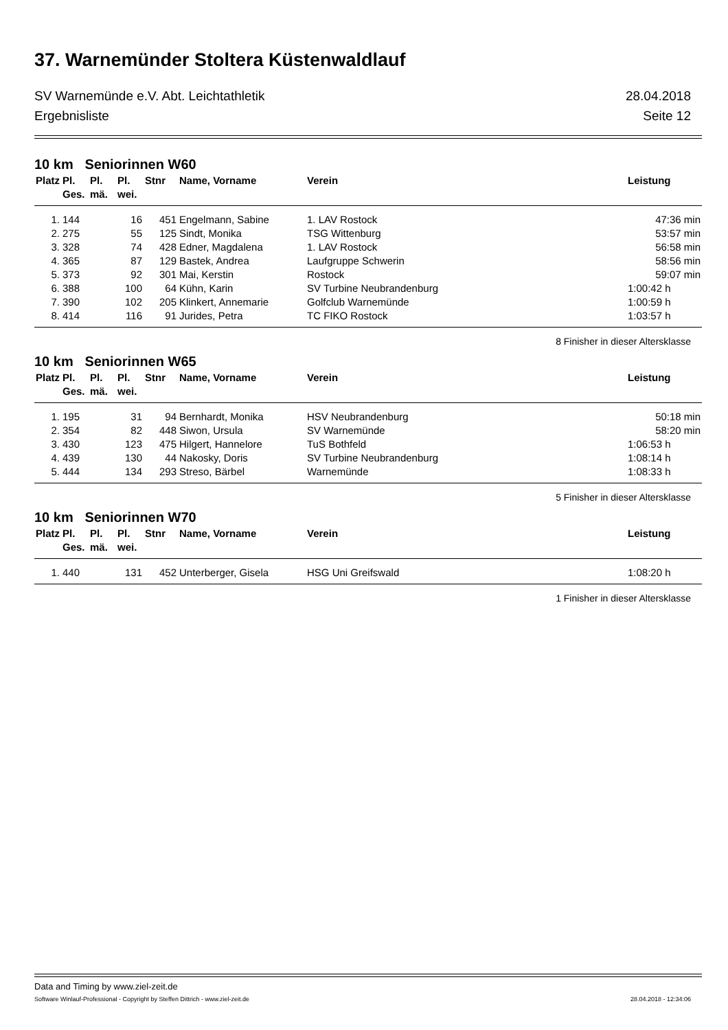37. Warnemünder Stoltera Küstenwaldlauf
SV Warnemünde e.V. Abt. Leichtathletik 28.04.2018
Ergebnisliste Seite 12
10 km Seniorinnen W60
| Platz | Pl. Ges. | Pl. mä. | Pl. wei. | Stnr | Name, Vorname | Verein | Leistung |
| --- | --- | --- | --- | --- | --- | --- | --- |
| 1. | 144 | | 16 | 451 | Engelmann, Sabine | 1. LAV Rostock | 47:36 min |
| 2. | 275 | | 55 | 125 | Sindt, Monika | TSG Wittenburg | 53:57 min |
| 3. | 328 | | 74 | 428 | Edner, Magdalena | 1. LAV Rostock | 56:58 min |
| 4. | 365 | | 87 | 129 | Bastek, Andrea | Laufgruppe Schwerin | 58:56 min |
| 5. | 373 | | 92 | 301 | Mai, Kerstin | Rostock | 59:07 min |
| 6. | 388 | | 100 | 64 | Kühn, Karin | SV Turbine Neubrandenburg | 1:00:42 h |
| 7. | 390 | | 102 | 205 | Klinkert, Annemarie | Golfclub Warnemünde | 1:00:59 h |
| 8. | 414 | | 116 | 91 | Jurides, Petra | TC FIKO Rostock | 1:03:57 h |
8 Finisher in dieser Altersklasse
10 km Seniorinnen W65
| Platz | Pl. Ges. | Pl. mä. | Pl. wei. | Stnr | Name, Vorname | Verein | Leistung |
| --- | --- | --- | --- | --- | --- | --- | --- |
| 1. | 195 | | 31 | 94 | Bernhardt, Monika | HSV Neubrandenburg | 50:18 min |
| 2. | 354 | | 82 | 448 | Siwon, Ursula | SV Warnemünde | 58:20 min |
| 3. | 430 | | 123 | 475 | Hilgert, Hannelore | TuS Bothfeld | 1:06:53 h |
| 4. | 439 | | 130 | 44 | Nakosky, Doris | SV Turbine Neubrandenburg | 1:08:14 h |
| 5. | 444 | | 134 | 293 | Streso, Bärbel | Warnemünde | 1:08:33 h |
5 Finisher in dieser Altersklasse
10 km Seniorinnen W70
| Platz | Pl. Ges. | Pl. mä. | Pl. wei. | Stnr | Name, Vorname | Verein | Leistung |
| --- | --- | --- | --- | --- | --- | --- | --- |
| 1. | 440 | | 131 | 452 | Unterberger, Gisela | HSG Uni Greifswald | 1:08:20 h |
1 Finisher in dieser Altersklasse
Data and Timing by www.ziel-zeit.de
Software Winlauf-Professional - Copyright by Steffen Dittrich - www.ziel-zeit.de 28.04.2018 - 12:34:06